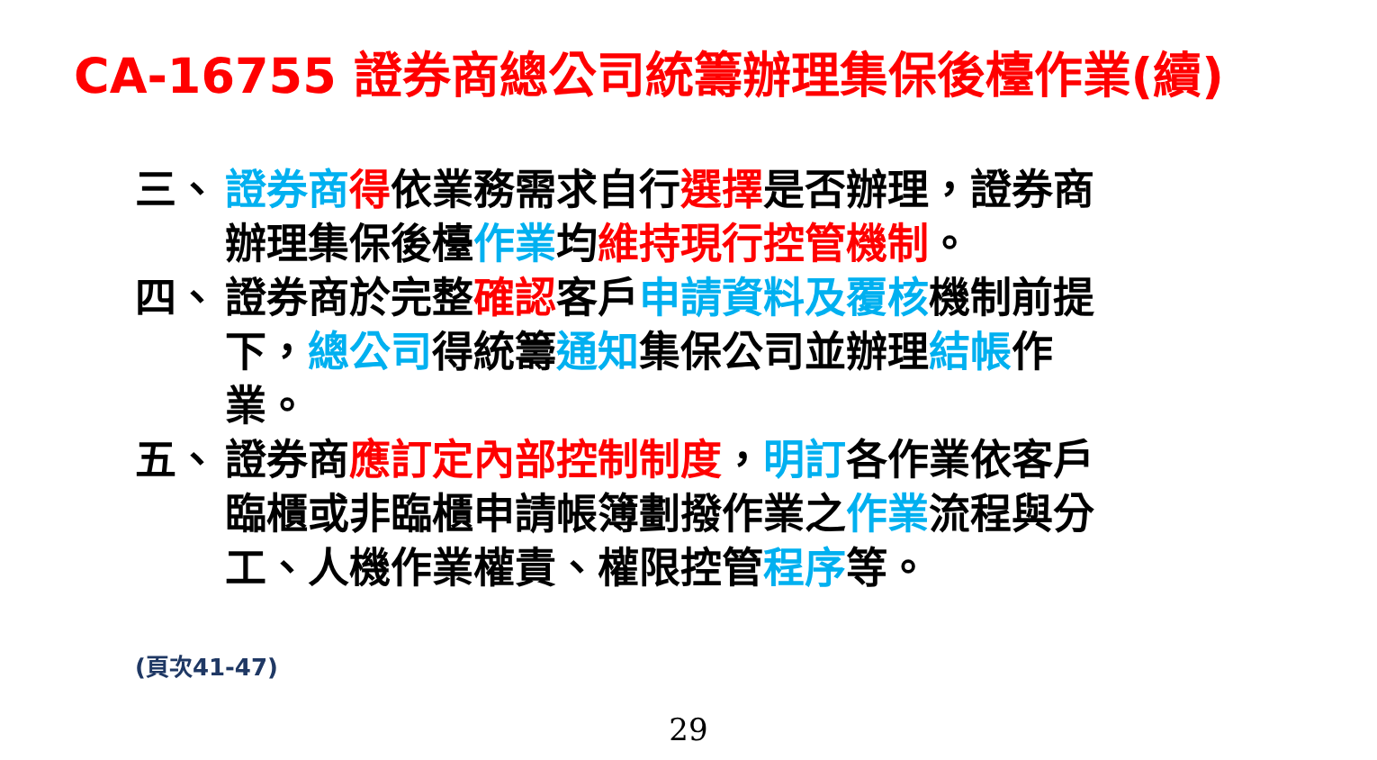CA-16755 證券商總公司統籌辦理集保後檯作業(續)
三、 證券商 得依業務需求自行選擇是否辦理，證券商辦理集保後檯作業均維持現行控管機制。
四、 證券商於完整確認客戶申請資料及覆核機制前提下，總公司得統籌通知集保公司並辦理結帳作業。
五、 證券商應訂定內部控制制度，明訂各作業依客戶臨櫃或非臨櫃申請帳簿劃撥作業之作業流程與分工、人機作業權責、權限控管程序等。
(頁次41-47)
29